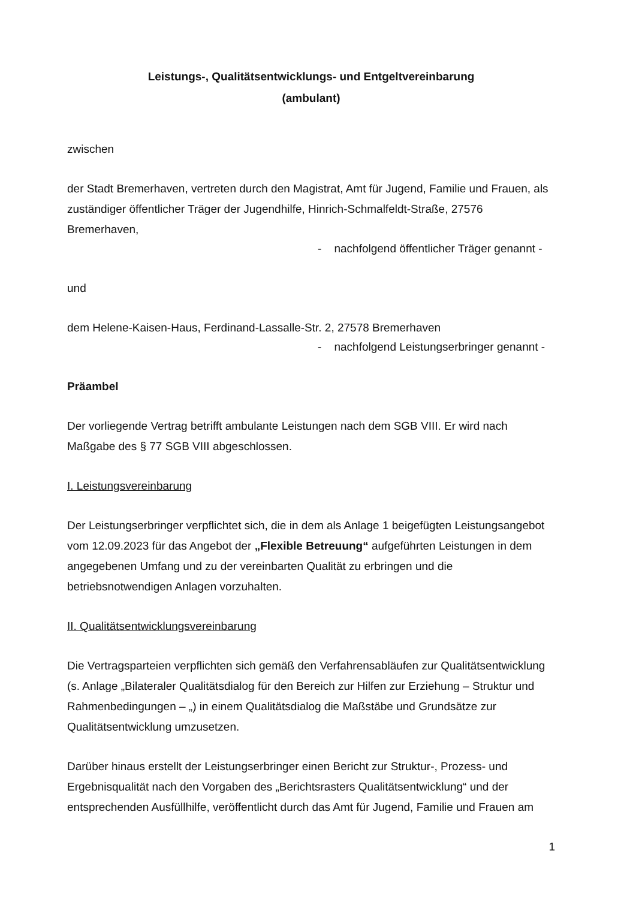Leistungs-, Qualitätsentwicklungs- und Entgeltvereinbarung
(ambulant)
zwischen
der Stadt Bremerhaven, vertreten durch den Magistrat, Amt für Jugend, Familie und Frauen, als zuständiger öffentlicher Träger der Jugendhilfe, Hinrich-Schmalfeldt-Straße, 27576 Bremerhaven,
- nachfolgend öffentlicher Träger genannt -
und
dem Helene-Kaisen-Haus, Ferdinand-Lassalle-Str. 2, 27578 Bremerhaven
- nachfolgend Leistungserbringer genannt -
Präambel
Der vorliegende Vertrag betrifft ambulante Leistungen nach dem SGB VIII. Er wird nach Maßgabe des § 77 SGB VIII abgeschlossen.
I. Leistungsvereinbarung
Der Leistungserbringer verpflichtet sich, die in dem als Anlage 1 beigefügten Leistungsangebot vom 12.09.2023 für das Angebot der „Flexible Betreuung“ aufgeführten Leistungen in dem angegebenen Umfang und zu der vereinbarten Qualität zu erbringen und die betriebsnotwendigen Anlagen vorzuhalten.
II. Qualitätsentwicklungsvereinbarung
Die Vertragsparteien verpflichten sich gemäß den Verfahrensabläufen zur Qualitätsentwicklung (s. Anlage „Bilateraler Qualitätsdialog für den Bereich zur Hilfen zur Erziehung – Struktur und Rahmenbedingungen – „) in einem Qualitätsdialog die Maßstäbe und Grundsätze zur Qualitätsentwicklung umzusetzen.
Darüber hinaus erstellt der Leistungserbringer einen Bericht zur Struktur-, Prozess- und Ergebnisqualität nach den Vorgaben des „Berichtsrasters Qualitätsentwicklung“ und der entsprechenden Ausfüllhilfe, veröffentlicht durch das Amt für Jugend, Familie und Frauen am
1